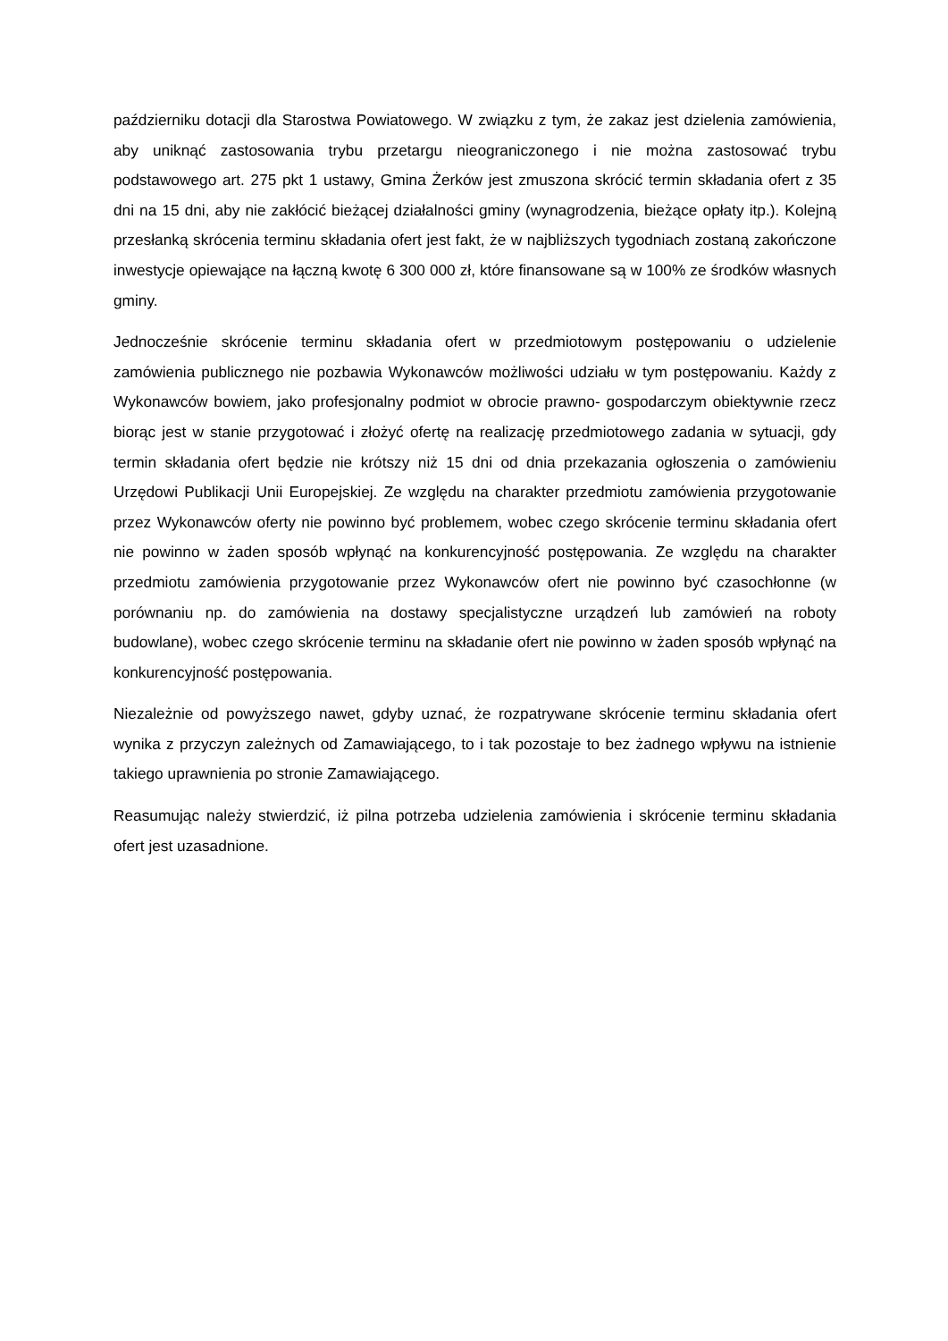październiku dotacji dla Starostwa Powiatowego. W związku z tym, że zakaz jest dzielenia zamówienia, aby uniknąć zastosowania trybu przetargu nieograniczonego i nie można zastosować trybu podstawowego art. 275 pkt 1 ustawy, Gmina Żerków jest zmuszona skrócić termin składania ofert z 35 dni na 15 dni, aby nie zakłócić bieżącej działalności gminy (wynagrodzenia, bieżące opłaty itp.). Kolejną przesłanką skrócenia terminu składania ofert jest fakt, że w najbliższych tygodniach zostaną zakończone inwestycje opiewające na łączną kwotę 6 300 000 zł, które finansowane są w 100% ze środków własnych gminy.
Jednocześnie skrócenie terminu składania ofert w przedmiotowym postępowaniu o udzielenie zamówienia publicznego nie pozbawia Wykonawców możliwości udziału w tym postępowaniu. Każdy z Wykonawców bowiem, jako profesjonalny podmiot w obrocie prawno- gospodarczym obiektywnie rzecz biorąc jest w stanie przygotować i złożyć ofertę na realizację przedmiotowego zadania w sytuacji, gdy termin składania ofert będzie nie krótszy niż 15 dni od dnia przekazania ogłoszenia o zamówieniu Urzędowi Publikacji Unii Europejskiej. Ze względu na charakter przedmiotu zamówienia przygotowanie przez Wykonawców oferty nie powinno być problemem, wobec czego skrócenie terminu składania ofert nie powinno w żaden sposób wpłynąć na konkurencyjność postępowania. Ze względu na charakter przedmiotu zamówienia przygotowanie przez Wykonawców ofert nie powinno być czasochłonne (w porównaniu np. do zamówienia na dostawy specjalistyczne urządzeń lub zamówień na roboty budowlane), wobec czego skrócenie terminu na składanie ofert nie powinno w żaden sposób wpłynąć na konkurencyjność postępowania.
Niezależnie od powyższego nawet, gdyby uznać, że rozpatrywane skrócenie terminu składania ofert wynika z przyczyn zależnych od Zamawiającego, to i tak pozostaje to bez żadnego wpływu na istnienie takiego uprawnienia po stronie Zamawiającego.
Reasumując należy stwierdzić, iż pilna potrzeba udzielenia zamówienia i skrócenie terminu składania ofert jest uzasadnione.